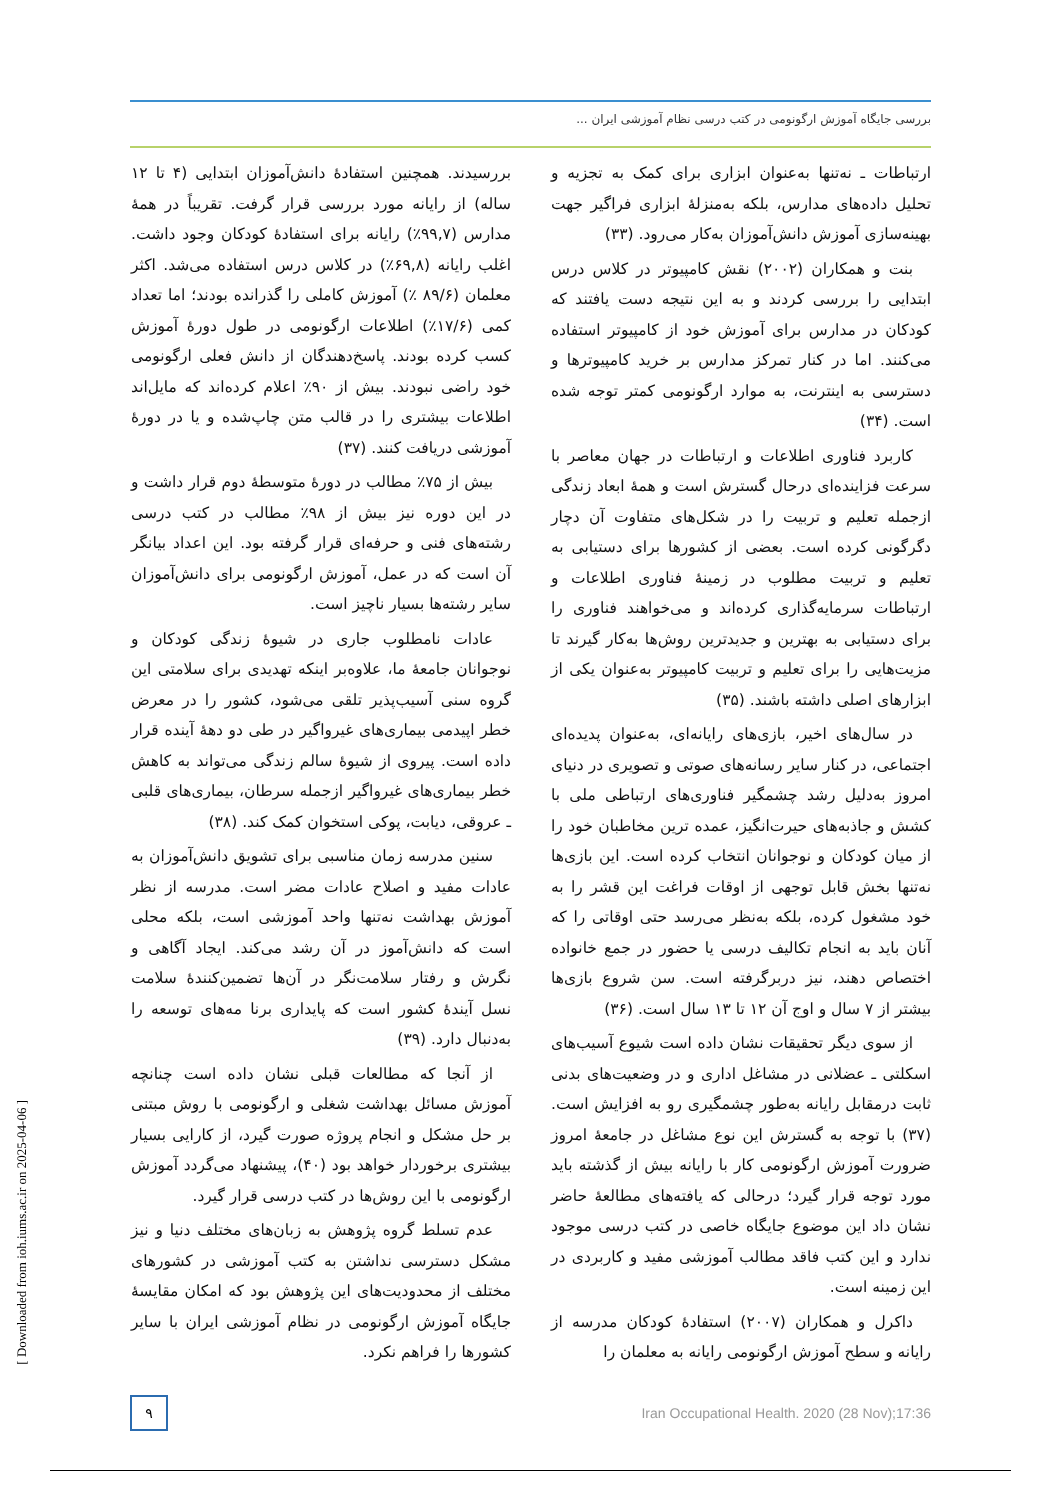بررسی جایگاه آموزش ارگونومی در کتب درسی نظام آموزشی ایران ...
ارتباطات ـ نه‌تنها به‌عنوان ابزاری برای کمک به تجزیه و تحلیل داده‌های مدارس، بلکه به‌منزلهٔ ابزاری فراگیر جهت بهینه‌سازی آموزش دانش‌آموزان به‌کار می‌رود. (۳۳)
بنت و همکاران (۲۰۰۲) نقش کامپیوتر در کلاس درس ابتدایی را بررسی کردند و به این نتیجه دست یافتند که کودکان در مدارس برای آموزش خود از کامپیوتر استفاده می‌کنند. اما در کنار تمرکز مدارس بر خرید کامپیوترها و دسترسی به اینترنت، به موارد ارگونومی کمتر توجه شده است. (۳۴)
کاربرد فناوری اطلاعات و ارتباطات در جهان معاصر با سرعت فزاینده‌ای درحال گسترش است و همهٔ ابعاد زندگی ازجمله تعلیم و تربیت را در شکل‌های متفاوت آن دچار دگرگونی کرده است. بعضی از کشورها برای دستیابی به تعلیم و تربیت مطلوب در زمینهٔ فناوری اطلاعات و ارتباطات سرمایه‌گذاری کرده‌اند و می‌خواهند فناوری را برای دستیابی به بهترین و جدیدترین روش‌ها به‌کار گیرند تا مزیت‌هایی را برای تعلیم و تربیت کامپیوتر به‌عنوان یکی از ابزارهای اصلی داشته باشند. (۳۵)
در سال‌های اخیر، بازی‌های رایانه‌ای، به‌عنوان پدیده‌ای اجتماعی، در کنار سایر رسانه‌های صوتی و تصویری در دنیای امروز به‌دلیل رشد چشمگیر فناوری‌های ارتباطی ملی با کشش و جاذبه‌های حیرت‌انگیز، عمده ترین مخاطبان خود را از میان کودکان و نوجوانان انتخاب کرده است. این بازی‌ها نه‌تنها بخش قابل توجهی از اوقات فراغت این قشر را به خود مشغول کرده، بلکه به‌نظر می‌رسد حتی اوقاتی را که آنان باید به انجام تکالیف درسی یا حضور در جمع خانواده اختصاص دهند، نیز دربرگرفته است. سن شروع بازی‌ها بیشتر از ۷ سال و اوج آن ۱۲ تا ۱۳ سال است. (۳۶)
از سوی دیگر تحقیقات نشان داده است شیوع آسیب‌های اسکلتی ـ عضلانی در مشاغل اداری و در وضعیت‌های بدنی ثابت درمقابل رایانه به‌طور چشمگیری رو به افزایش است. (۳۷) با توجه به گسترش این نوع مشاغل در جامعهٔ امروز ضرورت آموزش ارگونومی کار با رایانه بیش از گذشته باید مورد توجه قرار گیرد؛ درحالی که یافته‌های مطالعهٔ حاضر نشان داد این موضوع جایگاه خاصی در کتب درسی موجود ندارد و این کتب فاقد مطالب آموزشی مفید و کاربردی در این زمینه است.
داکرل و همکاران (۲۰۰۷) استفادهٔ کودکان مدرسه از رایانه و سطح آموزش ارگونومی رایانه به معلمان را
بررسیدند. همچنین استفادهٔ دانش‌آموزان ابتدایی (۴ تا ۱۲ ساله) از رایانه مورد بررسی قرار گرفت. تقریباً در همهٔ مدارس (۹۹,۷٪) رایانه برای استفادهٔ کودکان وجود داشت. اغلب رایانه (۶۹,۸٪) در کلاس درس استفاده می‌شد. اکثر معلمان (۸۹/۶ ٪) آموزش کاملی را گذرانده بودند؛ اما تعداد کمی (۱۷/۶٪) اطلاعات ارگونومی در طول دورهٔ آموزش کسب کرده بودند. پاسخ‌دهندگان از دانش فعلی ارگونومی خود راضی نبودند. بیش از ۹۰٪ اعلام کرده‌اند که مایل‌اند اطلاعات بیشتری را در قالب متن چاپ‌شده و یا در دورهٔ آموزشی دریافت کنند. (۳۷)
بیش از ۷۵٪ مطالب در دورهٔ متوسطهٔ دوم قرار داشت و در این دوره نیز بیش از ۹۸٪ مطالب در کتب درسی رشته‌های فنی و حرفه‌ای قرار گرفته بود. این اعداد بیانگر آن است که در عمل، آموزش ارگونومی برای دانش‌آموزان سایر رشته‌ها بسیار ناچیز است.
عادات نامطلوب جاری در شیوهٔ زندگی کودکان و نوجوانان جامعهٔ ما، علاوه‌بر اینکه تهدیدی برای سلامتی این گروه سنی آسیب‌پذیر تلقی می‌شود، کشور را در معرض خطر اپیدمی بیماری‌های غیرواگیر در طی دو دههٔ آینده قرار داده است. پیروی از شیوهٔ سالم زندگی می‌تواند به کاهش خطر بیماری‌های غیرواگیر ازجمله سرطان، بیماری‌های قلبی ـ عروقی، دیابت، پوکی استخوان کمک کند. (۳۸)
سنین مدرسه زمان مناسبی برای تشویق دانش‌آموزان به عادات مفید و اصلاح عادات مضر است. مدرسه از نظر آموزش بهداشت نه‌تنها واحد آموزشی است، بلکه محلی است که دانش‌آموز در آن رشد می‌کند. ایجاد آگاهی و نگرش و رفتار سلامت‌نگر در آن‌ها تضمین‌کنندهٔ سلامت نسل آیندهٔ کشور است که پایداری برنا مه‌های توسعه را به‌دنبال دارد. (۳۹)
از آنجا که مطالعات قبلی نشان داده است چنانچه آموزش مسائل بهداشت شغلی و ارگونومی با روش مبتنی بر حل مشکل و انجام پروژه صورت گیرد، از کارایی بسیار بیشتری برخوردار خواهد بود (۴۰)، پیشنهاد می‌گردد آموزش ارگونومی با این روش‌ها در کتب درسی قرار گیرد.
عدم تسلط گروه پژوهش به زبان‌های مختلف دنیا و نیز مشکل دسترسی نداشتن به کتب آموزشی در کشورهای مختلف از محدودیت‌های این پژوهش بود که امکان مقایسهٔ جایگاه آموزش ارگونومی در نظام آموزشی ایران با سایر کشورها را فراهم نکرد.
۹
Iran Occupational Health. 2020 (28 Nov);17:36
[ Downloaded from ioh.iums.ac.ir on 2025-04-06 ]